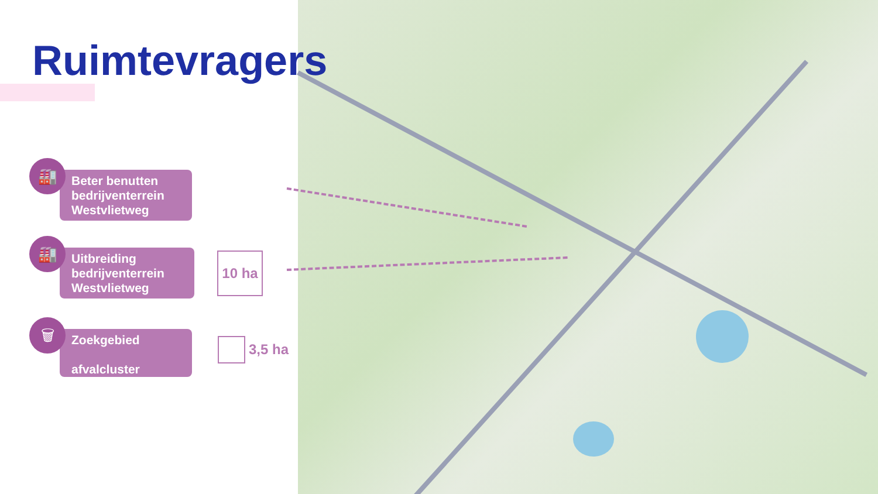Ruimtevragers
🏭
Beter benutten bedrijventerrein Westvlietweg
🏭
Uitbreiding bedrijventerrein Westvlietweg
🗑
Zoekgebied
afvalcluster
10 ha
3,5 ha